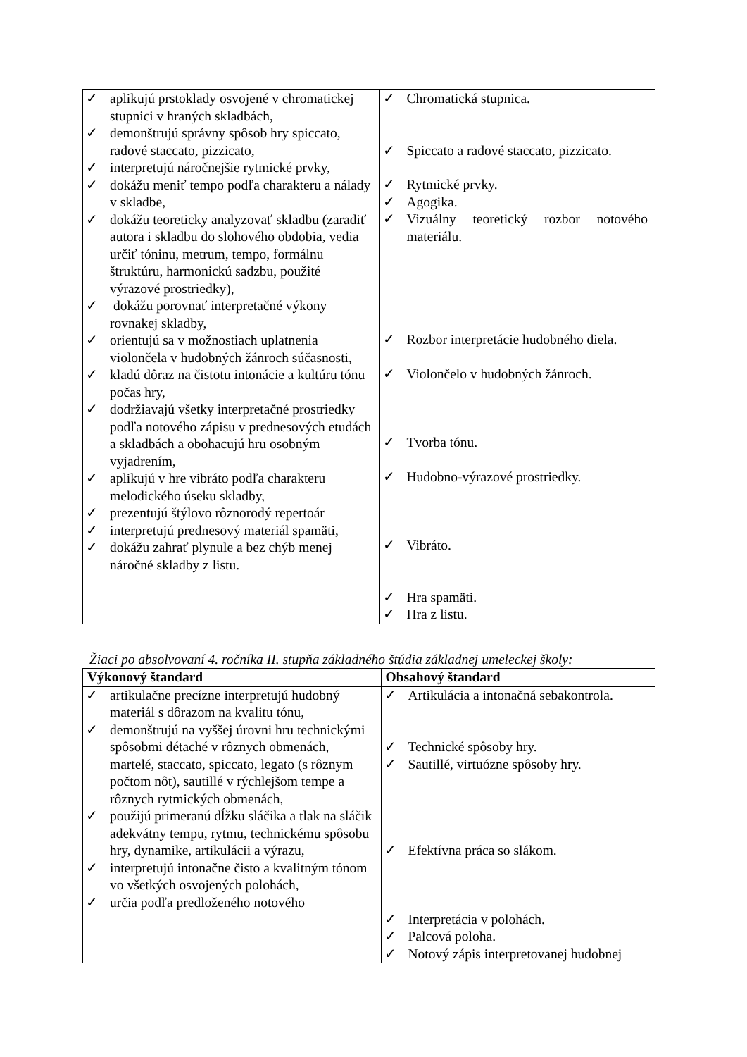| ✓ aplikujú prstoklady osvojené v chromatickej stupnici v hraných skladbách, ✓ demonštrujú správny spôsob hry spiccato, radové staccato, pizzicato, ✓ interpretujú náročnejšie rytmické prvky, ✓ dokážu meniť tempo podľa charakteru a nálady v skladbe, ✓ dokážu teoreticky analyzovať skladbu (zaradiť autora i skladbu do slohového obdobia, vedia určiť tóninu, metrum, tempo, formálnu štruktúru, harmonickú sadzbu, použité výrazové prostriedky), ✓ dokážu porovnať interpretačné výkony rovnakej skladby, ✓ orientujú sa v možnostiach uplatnenia violončela v hudobných žánroch súčasnosti, ✓ kladú dôraz na čistotu intonácie a kultúru tónu počas hry, ✓ dodržiavajú všetky interpretačné prostriedky podľa notového zápisu v prednesových etudách a skladbách a obohacujú hru osobným vyjadrením, ✓ aplikujú v hre vibráto podľa charakteru melodického úseku skladby, ✓ prezentujú štýlovo rôznorodý repertoár ✓ interpretujú prednesový materiál spamäti, ✓ dokážu zahrať plynule a bez chýb menej náročné skladby z listu. | ✓ Chromatická stupnica. ✓ Spiccato a radové staccato, pizzicato. ✓ Rytmické prvky. ✓ Agogika. ✓ Vizuálny teoretický rozbor notového materiálu. ✓ Rozbor interpretácie hudobného diela. ✓ Violončelo v hudobných žánroch. ✓ Tvorba tónu. ✓ Hudobno-výrazové prostriedky. ✓ Vibráto. ✓ Hra spamäti. ✓ Hra z listu. |
Žiaci po absolvovaní 4. ročníka II. stupňa základného štúdia základnej umeleckej školy:
| Výkonový štandard | Obsahový štandard |
| --- | --- |
| ✓ artikulačne precízne interpretujú hudobný materiál s dôrazom na kvalitu tónu, ✓ demonštrujú na vyššej úrovni hru technickými spôsobmi détaché v rôznych obmenách, martelé, staccato, spiccato, legato (s rôznym počtom nôt), sautillé v rýchlejšom tempe a rôznych rytmických obmenách, ✓ použijú primeranú dĺžku sláčika a tlak na sláčik adekvátny tempu, rytmu, technickému spôsobu hry, dynamike, artikulácii a výrazu, ✓ interpretujú intonačne čisto a kvalitným tónom vo všetkých osvojených polohách, ✓ určia podľa predloženého notového | ✓ Artikulácia a intonačná sebakontrola. ✓ Technické spôsoby hry. ✓ Sautillé, virtuózne spôsoby hry. ✓ Efektívna práca so slákom. ✓ Interpretácia v polohách. ✓ Palcová poloha. ✓ Notový zápis interpretovanej hudobnej |